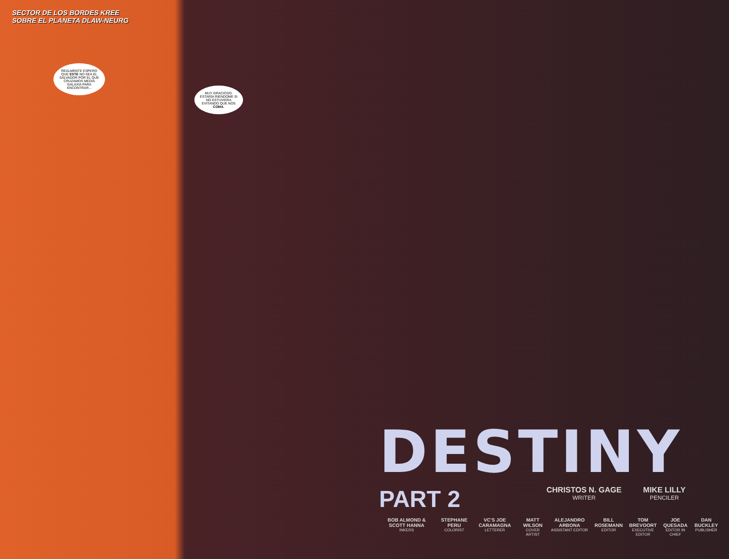SECTOR DE LOS BORDES KREE
SOBRE EL PLANETA DLAW-NEURG
REALMENTE ESPERO QUE ESTE NO SEA EL SALVADOR POR EL QUE CRUZAMOS MEDIA GALAXIA PARA ENCONTRAR...
MUY GRACIOSO. ESTARÍA RIENDOME SI NO ESTUVIERA EVITANDO QUE NOS COMA.
DESTINY
PART 2
CHRISTOS N. GAGE WRITER
MIKE LILLY PENCILER
BOB ALMOND & SCOTT HANNA
INKERS
STEPHANE PERU
COLORIST
VC'S JOE CARAMAGNA
LETTERER
MATT WILSON
COVER ARTIST
ALEJANDRO ARBONA
ASSISTANT EDITOR
BILL ROSEMANN
EDITOR
TOM BREVOORT
EXECUTIVE EDITOR
JOE QUESADA
EDITOR IN CHIEF
DAN BUCKLEY
PUBLISHER